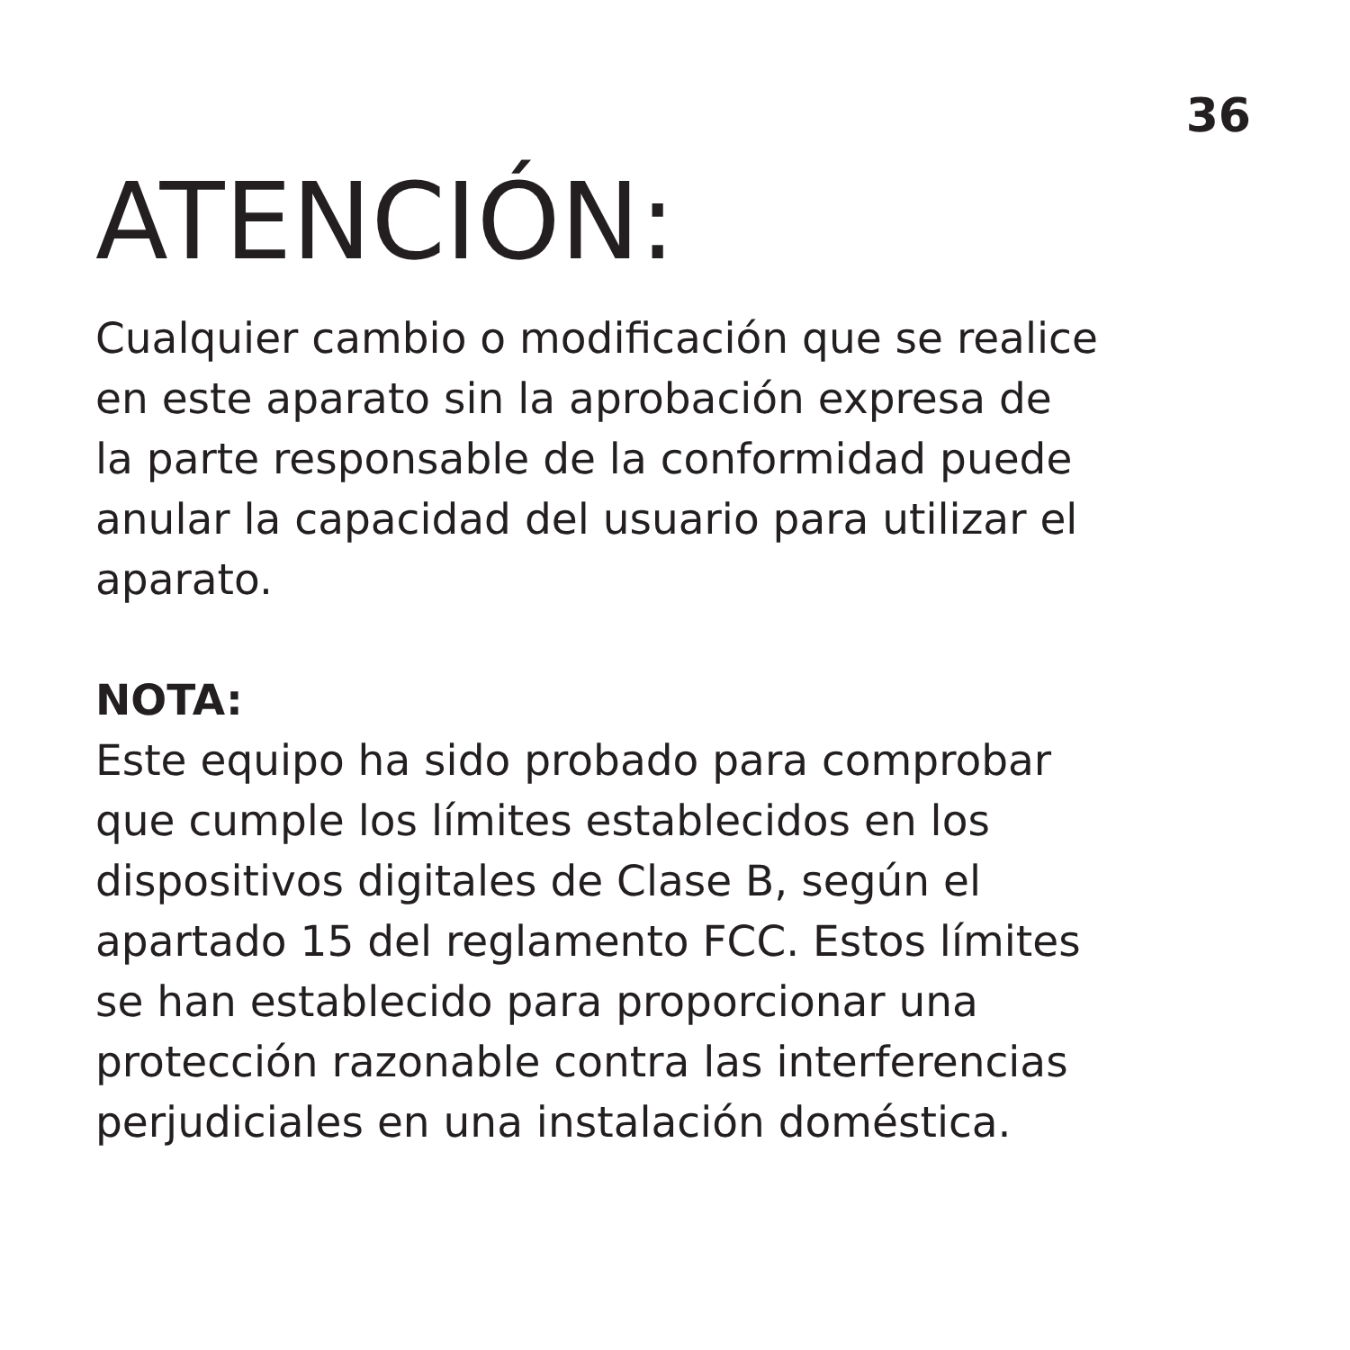36
ATENCIÓN:
Cualquier cambio o modificación que se realice
en este aparato sin la aprobación expresa de
la parte responsable de la conformidad puede
anular la capacidad del usuario para utilizar el
aparato.
NOTA:
Este equipo ha sido probado para comprobar
que cumple los límites establecidos en los
dispositivos digitales de Clase B, según el
apartado 15 del reglamento FCC. Estos límites
se han establecido para proporcionar una
protección razonable contra las interferencias
perjudiciales en una instalación doméstica.